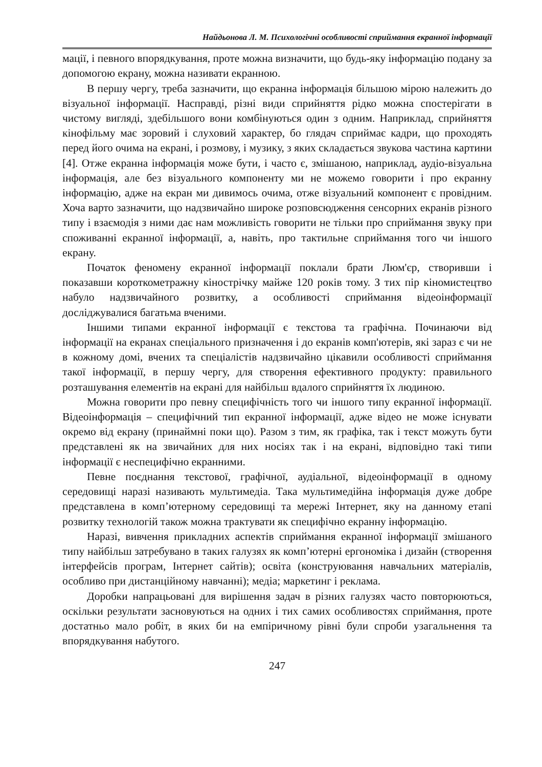Найдьонова Л. М. Психологічні особливості сприймання екранної інформації
мації, і певного впорядкування, проте можна визначити, що будь-яку інформацію подану за допомогою екрану, можна називати екранною.
В першу чергу, треба зазначити, що екранна інформація більшою мірою належить до візуальної інформації. Насправді, різні види сприйняття рідко можна спостерігати в чистому вигляді, здебільшого вони комбінуються один з одним. Наприклад, сприйняття кінофільму має зоровий і слуховий характер, бо глядач сприймає кадри, що проходять перед його очима на екрані, і розмову, і музику, з яких складається звукова частина картини [4]. Отже екранна інформація може бути, і часто є, змішаною, наприклад, аудіо-візуальна інформація, але без візуального компоненту ми не можемо говорити і про екранну інформацію, адже на екран ми дивимось очима, отже візуальний компонент є провідним. Хоча варто зазначити, що надзвичайно широке розповсюдження сенсорних екранів різного типу і взаємодія з ними дає нам можливість говорити не тільки про сприймання звуку при споживанні екранної інформації, а, навіть, про тактильне сприймання того чи іншого екрану.
Початок феномену екранної інформації поклали брати Люм'єр, створивши і показавши короткометражну кінострічку майже 120 років тому. З тих пір кіномистецтво набуло надзвичайного розвитку, а особливості сприймання відеоінформації досліджувалися багатьма вченими.
Іншими типами екранної інформації є текстова та графічна. Починаючи від інформації на екранах спеціального призначення і до екранів комп'ютерів, які зараз є чи не в кожному домі, вчених та спеціалістів надзвичайно цікавили особливості сприймання такої інформації, в першу чергу, для створення ефективного продукту: правильного розташування елементів на екрані для найбільш вдалого сприйняття їх людиною.
Можна говорити про певну специфічність того чи іншого типу екранної інформації. Відеоінформація – специфічний тип екранної інформації, адже відео не може існувати окремо від екрану (принаймні поки що). Разом з тим, як графіка, так і текст можуть бути представлені як на звичайних для них носіях так і на екрані, відповідно такі типи інформації є неспецифічно екранними.
Певне поєднання текстової, графічної, аудіальної, відеоінформації в одному середовищі наразі називають мультимедіа. Така мультимедійна інформація дуже добре представлена в комп’ютерному середовищі та мережі Інтернет, яку на данному етапі розвитку технологій також можна трактувати як специфічно екранну інформацію.
Наразі, вивчення прикладних аспектів сприймання екранної інформації змішаного типу найбільш затребувано в таких галузях як комп’ютерні ергономіка і дизайн (створення інтерфейсів програм, Інтернет сайтів); освіта (конструювання навчальних матеріалів, особливо при дистанційному навчанні); медіа; маркетинг і реклама.
Доробки напрацьовані для вирішення задач в різних галузях часто повторюються, оскільки результати засновуються на одних і тих самих особливостях сприймання, проте достатньо мало робіт, в яких би на емпіричному рівні були спроби узагальнення та впорядкування набутого.
247